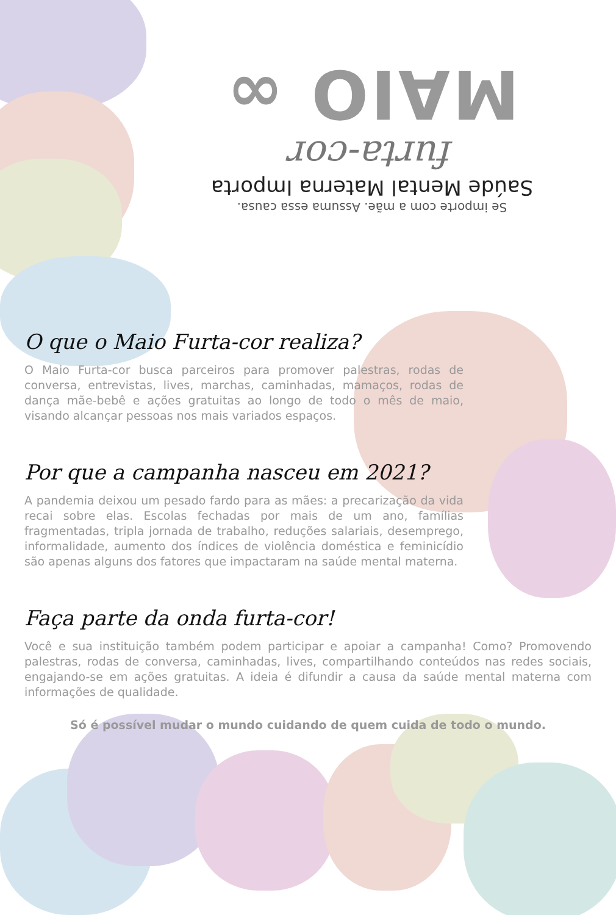Se importe com a mãe. Assuma essa causa.
Saúde Mental Materna Importa
furta-cor
MAIO ∞
O que o Maio Furta-cor realiza?
O Maio Furta-cor busca parceiros para promover palestras, rodas de conversa, entrevistas, lives, marchas, caminhadas, mamaços, rodas de dança mãe-bebê e ações gratuitas ao longo de todo o mês de maio, visando alcançar pessoas nos mais variados espaços.
Por que a campanha nasceu em 2021?
A pandemia deixou um pesado fardo para as mães: a precarização da vida recai sobre elas. Escolas fechadas por mais de um ano, famílias fragmentadas, tripla jornada de trabalho, reduções salariais, desemprego, informalidade, aumento dos índices de violência doméstica e feminicídio são apenas alguns dos fatores que impactaram na saúde mental materna.
Faça parte da onda furta-cor!
Você e sua instituição também podem participar e apoiar a campanha! Como? Promovendo palestras, rodas de conversa, caminhadas, lives, compartilhando conteúdos nas redes sociais, engajando-se em ações gratuitas. A ideia é difundir a causa da saúde mental materna com informações de qualidade.
Só é possível mudar o mundo cuidando de quem cuida de todo o mundo.